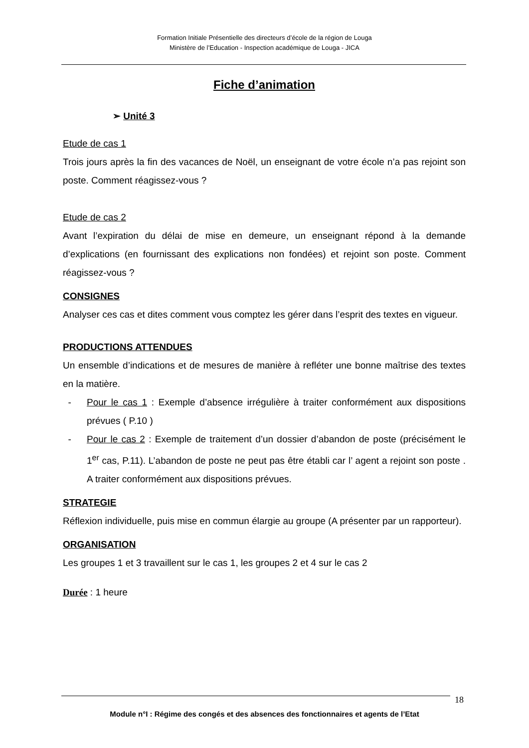Formation Initiale Présentielle des directeurs d’école de la région de Louga
Ministère de l’Education - Inspection académique de Louga - JICA
Fiche d’animation
➢ Unité 3
Etude de cas 1
Trois jours après la fin des vacances de Noël, un enseignant de votre école n’a pas rejoint son poste. Comment réagissez-vous ?
Etude de cas 2
Avant l’expiration du délai de mise en demeure, un enseignant répond à la demande d’explications (en fournissant des explications non fondées) et rejoint son poste. Comment réagissez-vous ?
CONSIGNES
Analyser ces cas et dites comment vous comptez les gérer dans l’esprit des textes en vigueur.
PRODUCTIONS ATTENDUES
Un ensemble d’indications et de mesures de manière à refléter une bonne maîtrise des textes en la matière.
- Pour le cas 1 : Exemple d’absence irrégulière à traiter conformément aux dispositions prévues ( P.10 )
- Pour le cas 2 : Exemple de traitement d’un dossier d’abandon de poste (précisément le 1<sup>er</sup> cas, P.11). L’abandon de poste ne peut pas être établi car l’ agent a rejoint son poste . A traiter conformément aux dispositions prévues.
STRATEGIE
Réflexion individuelle, puis mise en commun élargie au groupe (A présenter par un rapporteur).
ORGANISATION
Les groupes 1 et 3 travaillent sur le cas 1, les groupes 2 et 4 sur le cas 2
Durée : 1 heure
18
Module n°I : Régime des congés et des absences des fonctionnaires et agents de l’Etat